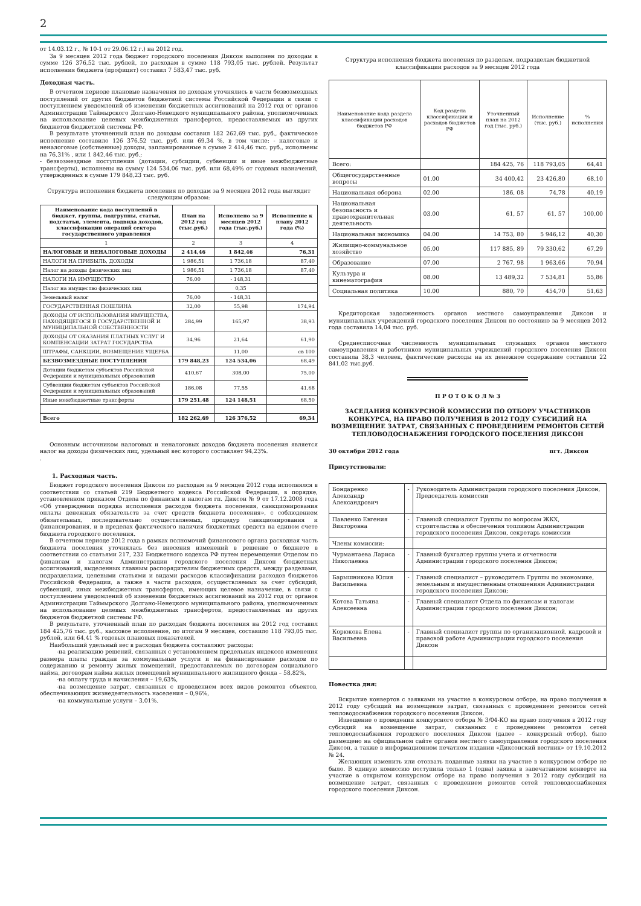2
от 14.03.12 г., № 10-1 от 29.06.12 г.) на 2012 год.
За 9 месяцев 2012 года бюджет городского поселения Диксон выполнен по доходам в сумме 126 376,52 тыс. рублей, по расходам в сумме 118 793,05 тыс. рублей. Результат исполнения бюджета (профицит) составил 7 583,47 тыс. руб.
Доходная часть.
В отчетном периоде плановые назначения по доходам уточнялись в части безвозмездных поступлений от других бюджетов бюджетной системы Российской Федерации в связи с поступлением уведомлений об изменении бюджетных ассигнований на 2012 год от органов Администрации Таймырского Долгано-Ненецкого муниципального района, уполномоченных на использование целевых межбюджетных трансфертов, предоставляемых из других бюджетов бюджетной системы РФ.
В результате уточненный план по доходам составил 182 262,69 тыс. руб., фактическое исполнение составило 126 376,52 тыс. руб. или 69,34 %, в том числе: - налоговые и неналоговые (собственные) доходы, запланированные в сумме 2 414,46 тыс. руб., исполнены на 76,31% , или 1 842,46 тыс. руб.;
- безвозмездные поступления (дотации, субсидии, субвенции и иные межбюджетные трансферты), исполнены на сумму 124 534,06 тыс. руб. или 68,49% от годовых назначений, утвержденных в сумме 179 848,23 тыс. руб.
Структура исполнения бюджета поселения по доходам за 9 месяцев 2012 года выглядит следующим образом:
| Наименование кода поступлений в бюджет, группы, подгруппы, статьи, подстатьи, элемента, подвида доходов, классификации операций сектора государственного управления | План на 2012 год (тыс.руб.) | Исполнено за 9 месяцев 2012 года (тыс.руб.) | Исполнение к плану 2012 года (%) |
| --- | --- | --- | --- |
| 1 | 2 | 3 | 4 |
| НАЛОГОВЫЕ И НЕНАЛОГОВЫЕ ДОХОДЫ | 2 414,46 | 1 842,46 | 76,31 |
| НАЛОГИ НА ПРИБЫЛЬ, ДОХОДЫ | 1 986,51 | 1 736,18 | 87,40 |
| Налог на доходы физических лиц | 1 986,51 | 1 736,18 | 87,40 |
| НАЛОГИ НА ИМУЩЕСТВО | 76,00 | - 148,31 | |
| Налог на имущество физических лиц | | 0,35 | |
| Земельный налог | 76,00 | - 148,31 | |
| ГОСУДАРСТВЕННАЯ ПОШЛИНА | 32,00 | 55,98 | 174,94 |
| ДОХОДЫ ОТ ИСПОЛЬЗОВАНИЯ ИМУЩЕСТВА, НАХОДЯЩЕГОСЯ В ГОСУДАРСТВЕННОЙ И МУНИЦИПАЛЬНОЙ СОБСТВЕННОСТИ | 284,99 | 165,97 | 38,93 |
| ДОХОДЫ ОТ ОКАЗАНИЯ ПЛАТНЫХ УСЛУГ И КОМПЕНСАЦИИ ЗАТРАТ ГОСУДАРСТВА | 34,96 | 21,64 | 61,90 |
| ШТРАФЫ, САНКЦИИ, ВОЗМЕЩЕНИЕ УЩЕРБА | | 11,00 | св 100 |
| БЕЗВОЗМЕЗДНЫЕ ПОСТУПЛЕНИЯ | 179 848,23 | 124 534,06 | 68,49 |
| Дотации бюджетам субъектов Российской Федерации и муниципальных образований | 410,67 | 308,00 | 75,00 |
| Субвенции бюджетам субъектов Российской Федерации и муниципальных образований | 186,08 | 77,55 | 41,68 |
| Иные межбюджетные трансферты | 179 251,48 | 124 148,51 | 68,50 |
| Всего | 182 262,69 | 126 376,52 | 69,34 |
Основным источником налоговых и неналоговых доходов бюджета поселения является налог на доходы физических лиц, удельный вес которого составляет 94,23%.
.
1. Расходная часть.
Бюджет городского поселения Диксон по расходам за 9 месяцев 2012 года исполнялся в соответствии со статьей 219 Бюджетного кодекса Российской Федерации, в порядке, установленном приказом Отдела по финансам и налогам гп. Диксон № 9 от 17.12.2008 года «Об утверждении порядка исполнения расходов бюджета поселения, санкционирования оплаты денежных обязательств за счет средств бюджета поселения», с соблюдением обязательных, последовательно осуществляемых, процедур санкционирования и финансирования, и в пределах фактического наличия бюджетных средств на едином счете бюджета городского поселения.
В отчетном периоде 2012 года в рамках полномочий финансового органа расходная часть бюджета поселения уточнялась без внесения изменений в решение о бюджете в соответствии со статьями 217, 232 Бюджетного кодекса РФ путем перемещения Отделом по финансам и налогам Администрации городского поселения Диксон бюджетных ассигнований, выделенных главным распорядителям бюджетных средств, между разделами, подразделами, целевыми статьями и видами расходов классификации расходов бюджетов Российской Федерации, а также в части расходов, осуществляемых за счет субсидий, субвенций, иных межбюджетных трансфертов, имеющих целевое назначение, в связи с поступлением уведомлений об изменении бюджетных ассигнований на 2012 год от органов Администрации Таймырского Долгано-Ненецкого муниципального района, уполномоченных на использование целевых межбюджетных трансфертов, предоставляемых из других бюджетов бюджетной системы РФ.
В результате, уточненный план по расходам бюджета поселения на 2012 год составил 184 425,76 тыс. руб., кассовое исполнение, по итогам 9 месяцев, составило 118 793,05 тыс. рублей, или 64,41 % годовых плановых показателей.
Наибольший удельный вес в расходах бюджета составляют расходы:
-на реализацию решений, связанных с установлением предельных индексов изменения размера платы граждан за коммунальные услуги и на финансирование расходов по содержанию и ремонту жилых помещений, предоставляемых по договорам социального найма, договорам найма жилых помещений муниципального жилищного фонда – 58,82%,
-на оплату труда и начисления – 19,63%,
-на возмещение затрат, связанных с проведением всех видов ремонтов объектов, обеспечивающих жизнедеятельность населения – 0,96%,
-на коммунальные услуги – 3,01%.
Структура исполнения бюджета поселения по разделам, подразделам бюджетной классификации расходов за 9 месяцев 2012 года
| Наименование кода раздела классификации расходов бюджетов РФ | Код раздела классификации и расходов бюджетов РФ | Уточненный план на 2012 год (тыс. руб.) | Исполнение (тыс. руб.) | % исполнения |
| --- | --- | --- | --- | --- |
| Всего: | | 184 425, 76 | 118 793,05 | 64,41 |
| Общегосударственные вопросы | 01.00 | 34 400,42 | 23 426,80 | 68,10 |
| Национальная оборона | 02.00 | 186, 08 | 74,78 | 40,19 |
| Национальная безопасность и правоохранительная деятельность | 03.00 | 61, 57 | 61, 57 | 100,00 |
| Национальная экономика | 04.00 | 14 753, 80 | 5 946,12 | 40,30 |
| Жилищно-коммунальное хозяйство | 05.00 | 117 885, 89 | 79 330,62 | 67,29 |
| Образование | 07.00 | 2 767, 98 | 1 963,66 | 70,94 |
| Культура и кинематография | 08.00 | 13 489,32 | 7 534,81 | 55,86 |
| Социальная политика | 10.00 | 880, 70 | 454,70 | 51,63 |
Кредиторская задолженность органов местного самоуправления Диксон и муниципальных учреждений городского поселения Диксон по состоянию за 9 месяцев 2012 года составила 14,04 тыс. руб.
Среднесписочная численность муниципальных служащих органов местного самоуправления и работников муниципальных учреждений городского поселения Диксон составила 38,3 человек, фактические расходы на их денежное содержание составили 22 841,02 тыс.руб.
П Р О Т О К О Л № 3
ЗАСЕДАНИЯ КОНКУРСНОЙ КОМИССИИ ПО ОТБОРУ УЧАСТНИКОВ КОНКУРСА, НА ПРАВО ПОЛУЧЕНИЯ В 2012 ГОДУ СУБСИДИЙ НА ВОЗМЕЩЕНИЕ ЗАТРАТ, СВЯЗАННЫХ С ПРОВЕДЕНИЕМ РЕМОНТОВ СЕТЕЙ ТЕПЛОВОДОСНАБЖЕНИЯ ГОРОДСКОГО ПОСЕЛЕНИЯ ДИКСОН
30 октября 2012 года пгт. Диксон
Присутствовали:
| Бондаренко Александр Александрович | - | Руководитель Администрации городского поселения Диксон, Председатель комиссии |
| Павленко Евгения Викторовна | - | Главный специалист Группы по вопросам ЖКХ, строительства и обеспечения топливом Администрации городского поселения Диксон, секретарь комиссии |
| Члены комиссии: | | |
| Чурмантаева Лариса Николаевна | - | Главный бухгалтер группы учета и отчетности Администрации городского поселения Диксон; |
| Барышникова Юлия Васильевна | - | Главный специалист – руководитель Группы по экономике, земельным и имущественным отношениям Администрации городского поселения Диксон; |
| Котова Татьяна Алексеевна | - | Главный специалист Отдела по финансам и налогам Администрации городского поселения Диксон; |
| Корюкова Елена Васильевна | - | Главный специалист группы по организационной, кадровой и правовой работе Администрации городского поселения Диксон |
Повестка дня:
Вскрытие конвертов с заявками на участие в конкурсном отборе, на право получения в 2012 году субсидий на возмещение затрат, связанных с проведением ремонтов сетей тепловодоснабжения городского поселения Диксон.
Извещение о проведении конкурсного отбора № 3/04-КО на право получения в 2012 году субсидий на возмещение затрат, связанных с проведением ремонтов сетей тепловодоснабжения городского поселения Диксон (далее – конкурсный отбор), было размещено на официальном сайте органов местного самоуправления городского поселения Диксон, а также в информационном печатном издании «Диксонский вестник» от 19.10.2012 № 24.
Желающих изменить или отозвать поданные заявки на участие в конкурсном отборе не было. В единую комиссию поступила только 1 (одна) заявка в запечатанном конверте на участие в открытом конкурсном отборе на право получения в 2012 году субсидий на возмещение затрат, связанных с проведением ремонтов сетей тепловодоснабжения городского поселения Диксон.